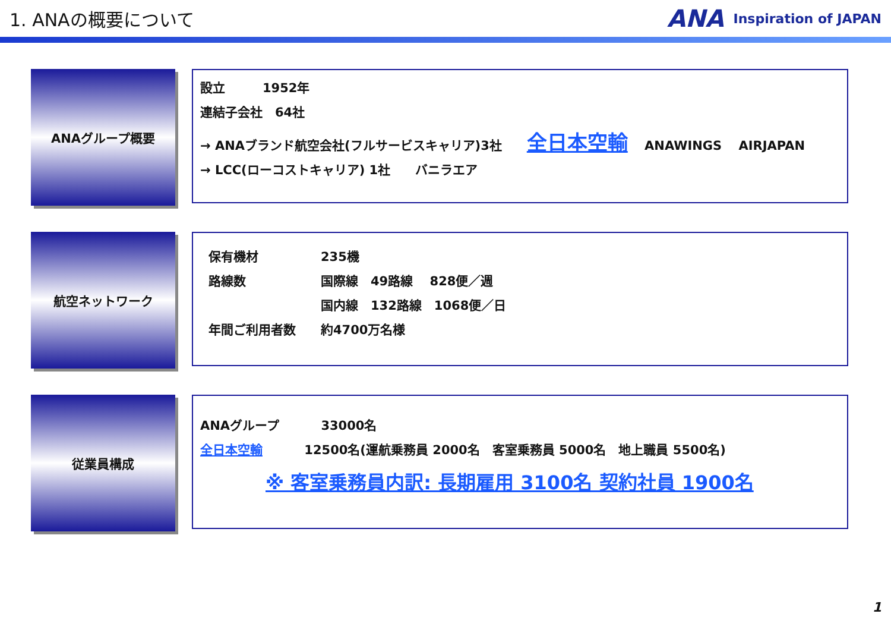1. ANAの概要について
ANA Inspiration of JAPAN
ANAグループ概要
設立　　　1952年
連結子会社　64社
→ ANAブランド航空会社(フルサービスキャリア)3社　　全日本空輸　 ANAWINGS　 AIRJAPAN
→ LCC(ローコストキャリア) 1社　　バニラエア
航空ネットワーク
保有機材　　　　　235機
路線数　　　　　　国際線　49路線　 828便／週
　　　　　　　　　国内線　132路線　1068便／日
年間ご利用者数　　約4700万名様
従業員構成
ANAグループ　　　 33000名
全日本空輸　　　 12500名(運航乗務員 2000名　客室乗務員 5000名　地上職員 5500名)
※ 客室乗務員内訳: 長期雇用 3100名 契約社員 1900名
1